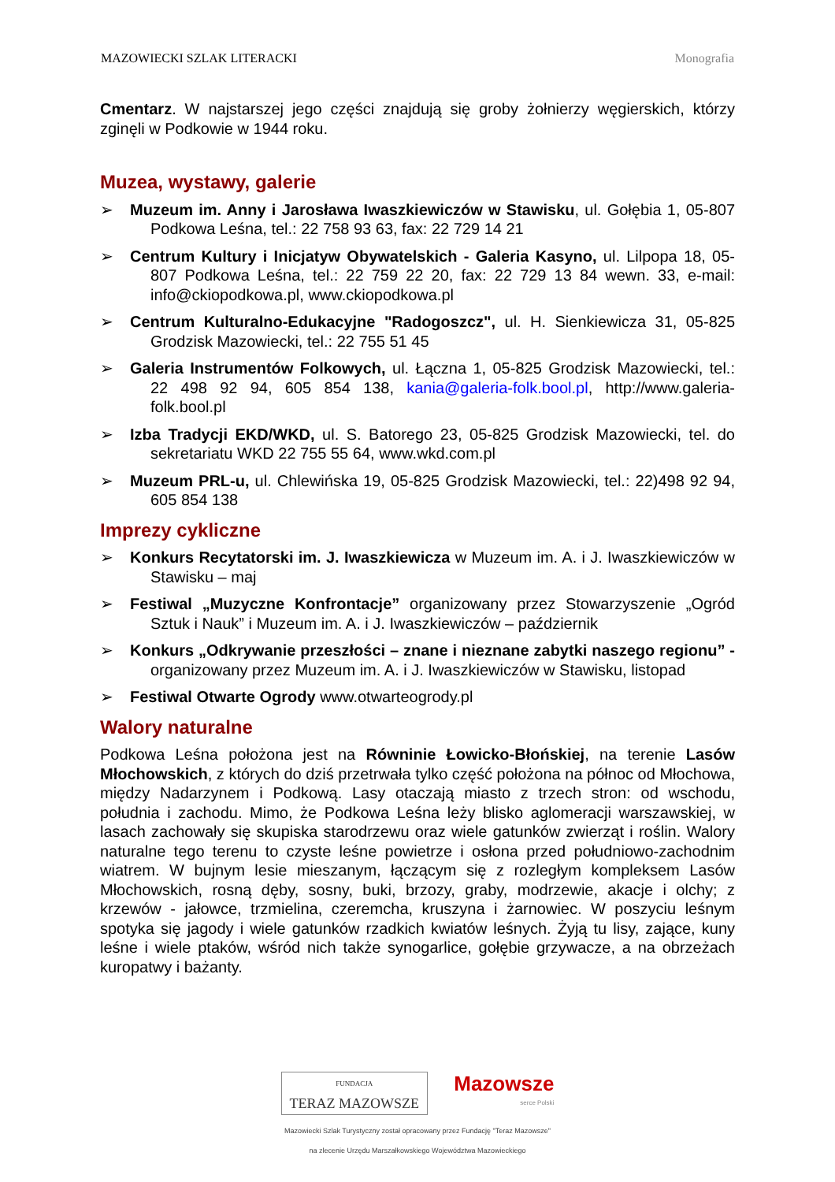MAZOWIECKI SZLAK LITERACKI Monografia
Cmentarz. W najstarszej jego części znajdują się groby żołnierzy węgierskich, którzy zginęli w Podkowie w 1944 roku.
Muzea, wystawy, galerie
➢ Muzeum im. Anny i Jarosława Iwaszkiewiczów w Stawisku, ul. Gołębia 1, 05-807 Podkowa Leśna, tel.: 22 758 93 63, fax: 22 729 14 21
➢ Centrum Kultury i Inicjatyw Obywatelskich - Galeria Kasyno, ul. Lilpopa 18, 05-807 Podkowa Leśna, tel.: 22 759 22 20, fax: 22 729 13 84 wewn. 33, e-mail: info@ckiopodkowa.pl, www.ckiopodkowa.pl
➢ Centrum Kulturalno-Edukacyjne "Radogoszcz", ul. H. Sienkiewicza 31, 05-825 Grodzisk Mazowiecki, tel.: 22 755 51 45
➢ Galeria Instrumentów Folkowych, ul. Łączna 1, 05-825 Grodzisk Mazowiecki, tel.: 22 498 92 94, 605 854 138, kania@galeria-folk.bool.pl, http://www.galeria-folk.bool.pl
➢ Izba Tradycji EKD/WKD, ul. S. Batorego 23, 05-825 Grodzisk Mazowiecki, tel. do sekretariatu WKD 22 755 55 64, www.wkd.com.pl
➢ Muzeum PRL-u, ul. Chlewińska 19, 05-825 Grodzisk Mazowiecki, tel.: 22)498 92 94, 605 854 138
Imprezy cykliczne
➢ Konkurs Recytatorski im. J. Iwaszkiewicza w Muzeum im. A. i J. Iwaszkiewiczów w Stawisku – maj
➢ Festiwal „Muzyczne Konfrontacje” organizowany przez Stowarzyszenie „Ogród Sztuk i Nauk” i Muzeum im. A. i J. Iwaszkiewiczów – październik
➢ Konkurs „Odkrywanie przeszłości – znane i nieznane zabytki naszego regionu” - organizowany przez Muzeum im. A. i J. Iwaszkiewiczów w Stawisku, listopad
➢ Festiwal Otwarte Ogrody www.otwarteogrody.pl
Walory naturalne
Podkowa Leśna położona jest na Równinie Łowicko-Błońskiej, na terenie Lasów Młochowskich, z których do dziś przetrwała tylko część położona na północ od Młochowa, między Nadarzynem i Podkową. Lasy otaczają miasto z trzech stron: od wschodu, południa i zachodu. Mimo, że Podkowa Leśna leży blisko aglomeracji warszawskiej, w lasach zachowały się skupiska starodrzewu oraz wiele gatunków zwierząt i roślin. Walory naturalne tego terenu to czyste leśne powietrze i osłona przed południowo-zachodnim wiatrem. W bujnym lesie mieszanym, łączącym się z rozległym kompleksem Lasów Młochowskich, rosną dęby, sosny, buki, brzozy, graby, modrzewie, akacje i olchy; z krzewów - jałowce, trzmielina, czeremcha, kruszyna i żarnowiec. W poszyciu leśnym spotyka się jagody i wiele gatunków rzadkich kwiatów leśnych. Żyją tu lisy, zające, kuny leśne i wiele ptaków, wśród nich także synogarlice, gołębie grzywacze, a na obrzeżach kuropatwy i bażanty.
FUNDACJA
TERAZ MAZOWSZE
Mazowsze
serce Polski
Mazowiecki Szlak Turystyczny został opracowany przez Fundację "Teraz Mazowsze"
na zlecenie Urzędu Marszałkowskiego Województwa Mazowieckiego